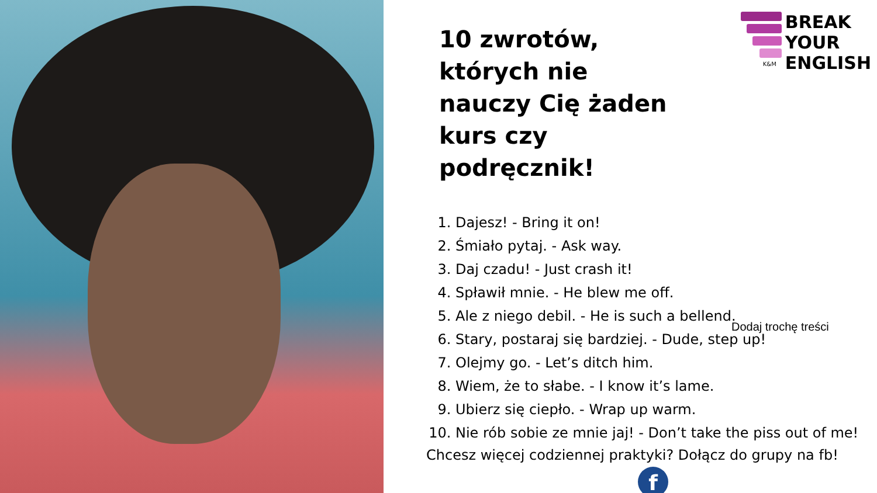10 zwrotów, których nie nauczy Cię żaden kurs czy podręcznik!
K&M
BREAK
YOUR
ENGLISH
1. Dajesz! - Bring it on!
2. Śmiało pytaj. - Ask way.
3. Daj czadu! - Just crash it!
4. Spławił mnie. - He blew me off.
5. Ale z niego debil. - He is such a bellend.
6. Stary, postaraj się bardziej. - Dude, step up!
7. Olejmy go. - Let’s ditch him.
8. Wiem, że to słabe. - I know it’s lame.
9. Ubierz się ciepło. - Wrap up warm.
10. Nie rób sobie ze mnie jaj! - Don’t take the piss out of me!
Dodaj trochę treści
Chcesz więcej codziennej praktyki? Dołącz do grupy na fb!
f